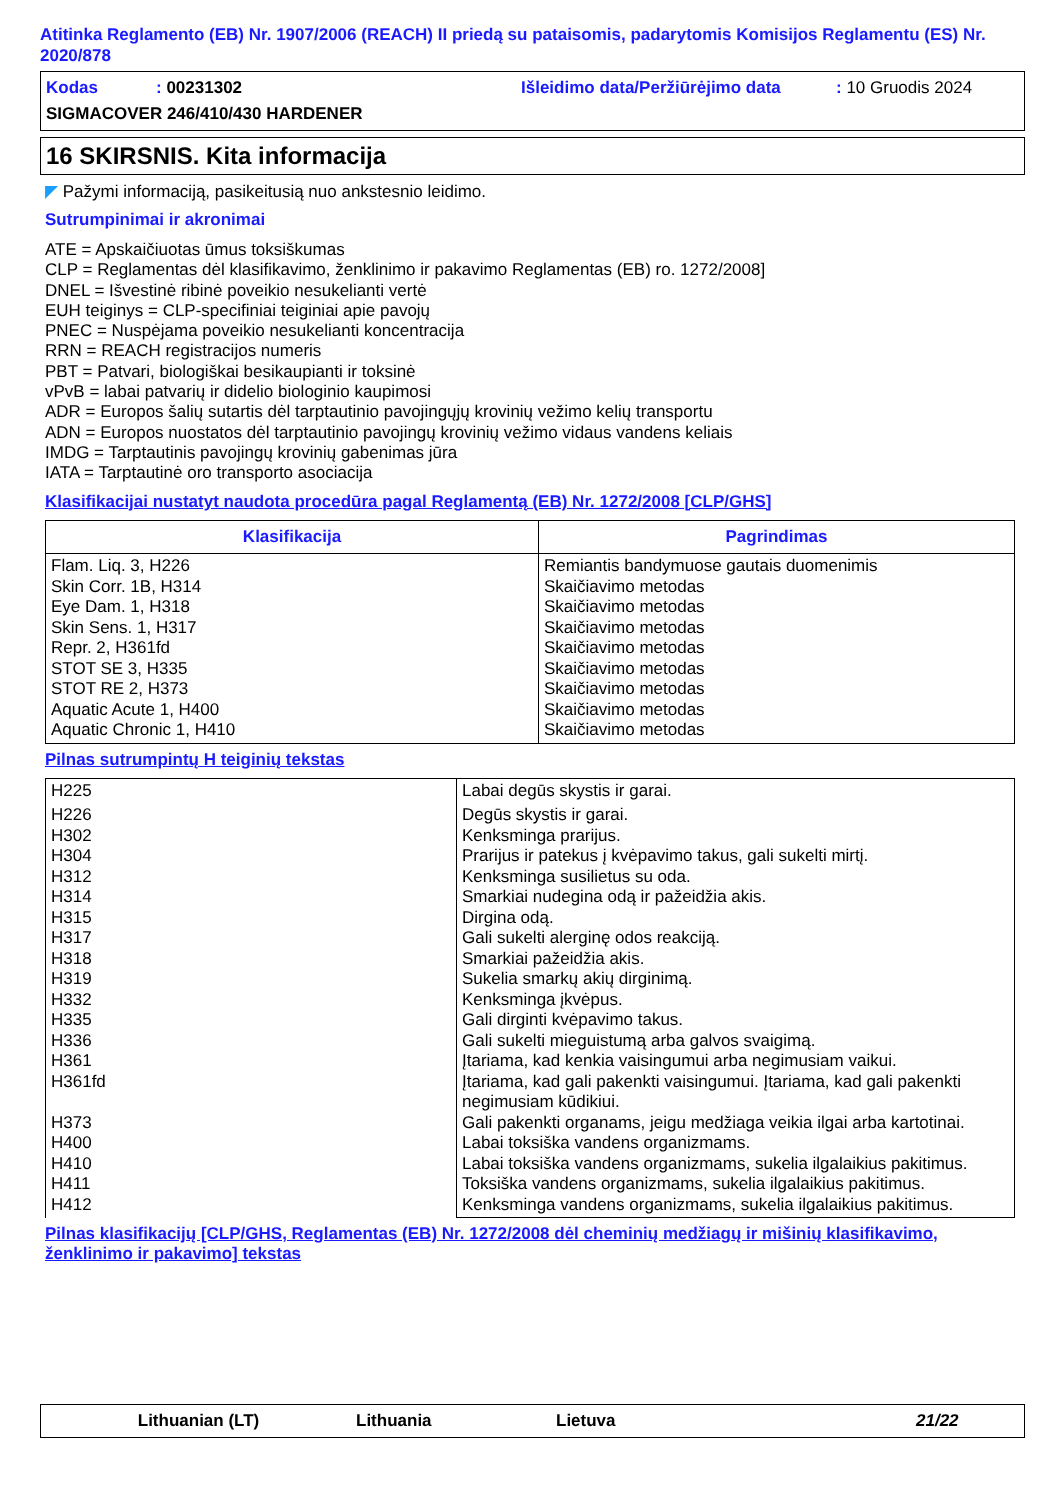Atitinka Reglamento (EB) Nr. 1907/2006 (REACH) II priedą su pataisomis, padarytomis Komisijos Reglamentu (ES) Nr. 2020/878
Kodas: 00231302 Išleidimo data/Peržiūrėjimo data: 10 Gruodis 2024
SIGMACOVER 246/410/430 HARDENER
16 SKIRSNIS. Kita informacija
◤ Pažymi informaciją, pasikeitusią nuo ankstesnio leidimo.
Sutrumpinimai ir akronimai
ATE = Apskaičiuotas ūmus toksiškumas
CLP = Reglamentas dėl klasifikavimo, ženklinimo ir pakavimo Reglamentas (EB) ro. 1272/2008]
DNEL = Išvestinė ribinė poveikio nesukelianti vertė
EUH teiginys = CLP-specifiniai teiginiai apie pavojų
PNEC = Nuspėjama poveikio nesukelianti koncentracija
RRN = REACH registracijos numeris
PBT = Patvari, biologiškai besikaupianti ir toksinė
vPvB = labai patvarių ir didelio biologinio kaupimosi
ADR = Europos šalių sutartis dėl tarptautinio pavojingųjų krovinių vežimo kelių transportu
ADN = Europos nuostatos dėl tarptautinio pavojingų krovinių vežimo vidaus vandens keliais
IMDG = Tarptautinis pavojingų krovinių gabenimas jūra
IATA = Tarptautinė oro transporto asociacija
Klasifikacijai nustatyt naudota procedūra pagal Reglamentą (EB) Nr. 1272/2008 [CLP/GHS]
| Klasifikacija | Pagrindimas |
| --- | --- |
| Flam. Liq. 3, H226 Skin Corr. 1B, H314 Eye Dam. 1, H318 Skin Sens. 1, H317 Repr. 2, H361fd STOT SE 3, H335 STOT RE 2, H373 Aquatic Acute 1, H400 Aquatic Chronic 1, H410 | Remiantis bandymuose gautais duomenimis Skaičiavimo metodas Skaičiavimo metodas Skaičiavimo metodas Skaičiavimo metodas Skaičiavimo metodas Skaičiavimo metodas Skaičiavimo metodas Skaičiavimo metodas |
Pilnas sutrumpintų H teiginių tekstas
| H225 | Labai degūs skystis ir garai. |
| H226 H302 H304 H312 H314 H315 H317 H318 H319 H332 H335 H336 H361 H361fd H373 H400 H410 H411 H412 | Degūs skystis ir garai. Kenksminga prarijus. Prarijus ir patekus į kvėpavimo takus, gali sukelti mirtį. Kenksminga susilietus su oda. Smarkiai nudegina odą ir pažeidžia akis. Dirgina odą. Gali sukelti alerginę odos reakciją. Smarkiai pažeidžia akis. Sukelia smarkų akių dirginimą. Kenksminga įkvėpus. Gali dirginti kvėpavimo takus. Gali sukelti mieguistumą arba galvos svaigimą. Įtariama, kad kenkia vaisingumui arba negimusiam vaikui. Įtariama, kad gali pakenkti vaisingumui. Įtariama, kad gali pakenkti negimusiam kūdikiui. Gali pakenkti organams, jeigu medžiaga veikia ilgai arba kartotinai. Labai toksiška vandens organizmams. Labai toksiška vandens organizmams, sukelia ilgalaikius pakitimus. Toksiška vandens organizmams, sukelia ilgalaikius pakitimus. Kenksminga vandens organizmams, sukelia ilgalaikius pakitimus. |
Pilnas klasifikacijų [CLP/GHS, Reglamentas (EB) Nr. 1272/2008 dėl cheminių medžiagų ir mišinių klasifikavimo, ženklinimo ir pakavimo] tekstas
Lithuanian (LT) Lithuania Lietuva 21/22